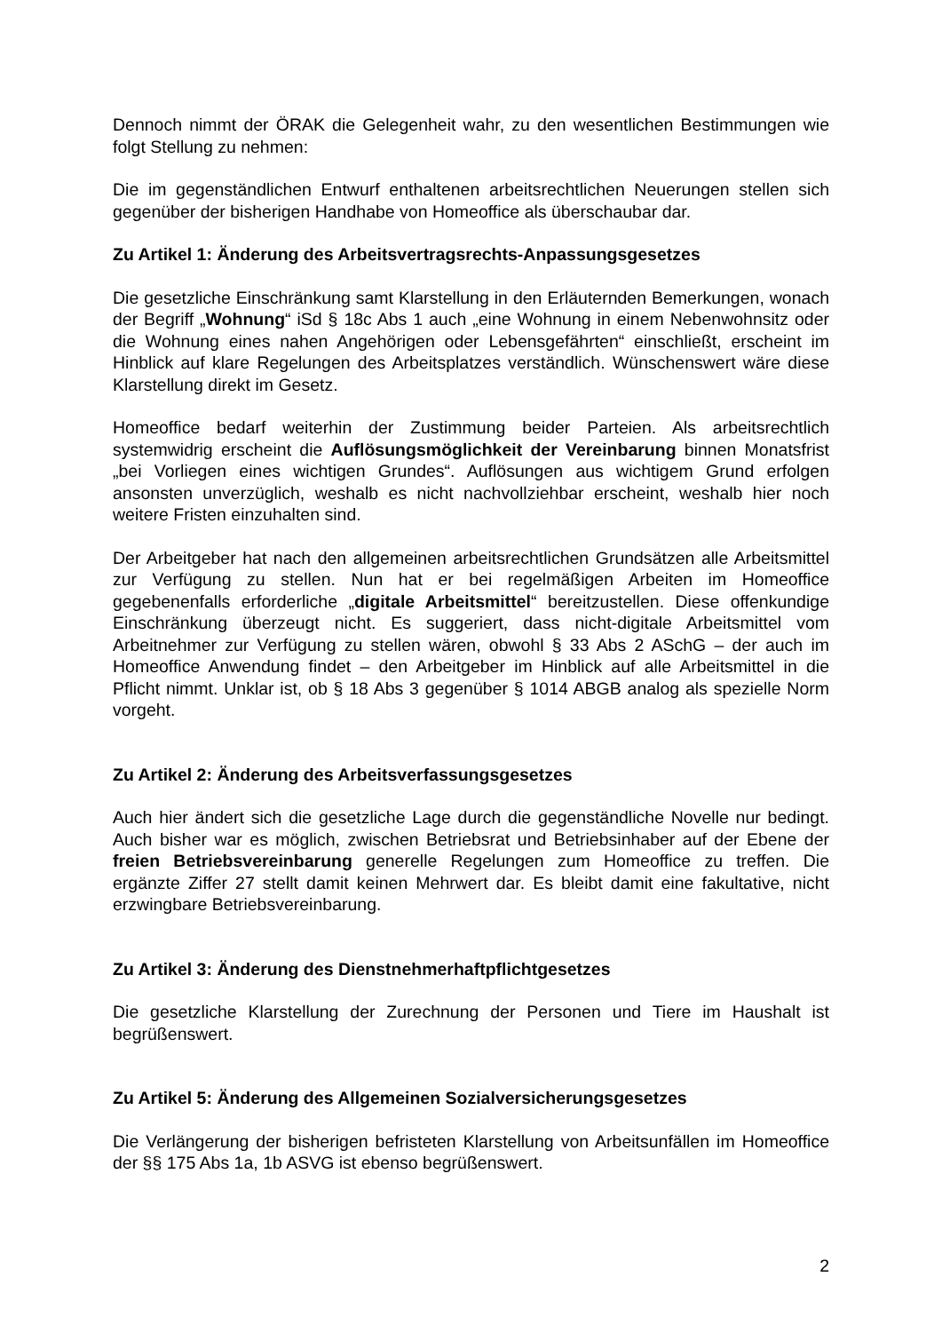Dennoch nimmt der ÖRAK die Gelegenheit wahr, zu den wesentlichen Bestimmungen wie folgt Stellung zu nehmen:
Die im gegenständlichen Entwurf enthaltenen arbeitsrechtlichen Neuerungen stellen sich gegenüber der bisherigen Handhabe von Homeoffice als überschaubar dar.
Zu Artikel 1: Änderung des Arbeitsvertragsrechts-Anpassungsgesetzes
Die gesetzliche Einschränkung samt Klarstellung in den Erläuternden Bemerkungen, wonach der Begriff „Wohnung“ iSd § 18c Abs 1 auch „eine Wohnung in einem Nebenwohnsitz oder die Wohnung eines nahen Angehörigen oder Lebensgefährten“ einschließt, erscheint im Hinblick auf klare Regelungen des Arbeitsplatzes verständlich. Wünschenswert wäre diese Klarstellung direkt im Gesetz.
Homeoffice bedarf weiterhin der Zustimmung beider Parteien. Als arbeitsrechtlich systemwidrig erscheint die Auflösungsmöglichkeit der Vereinbarung binnen Monatsfrist „bei Vorliegen eines wichtigen Grundes“. Auflösungen aus wichtigem Grund erfolgen ansonsten unverzüglich, weshalb es nicht nachvollziehbar erscheint, weshalb hier noch weitere Fristen einzuhalten sind.
Der Arbeitgeber hat nach den allgemeinen arbeitsrechtlichen Grundsätzen alle Arbeitsmittel zur Verfügung zu stellen. Nun hat er bei regelmäßigen Arbeiten im Homeoffice gegebenenfalls erforderliche „digitale Arbeitsmittel“ bereitzustellen. Diese offenkundige Einschränkung überzeugt nicht. Es suggeriert, dass nicht-digitale Arbeitsmittel vom Arbeitnehmer zur Verfügung zu stellen wären, obwohl § 33 Abs 2 ASchG – der auch im Homeoffice Anwendung findet – den Arbeitgeber im Hinblick auf alle Arbeitsmittel in die Pflicht nimmt. Unklar ist, ob § 18 Abs 3 gegenüber § 1014 ABGB analog als spezielle Norm vorgeht.
Zu Artikel 2: Änderung des Arbeitsverfassungsgesetzes
Auch hier ändert sich die gesetzliche Lage durch die gegenständliche Novelle nur bedingt. Auch bisher war es möglich, zwischen Betriebsrat und Betriebsinhaber auf der Ebene der freien Betriebsvereinbarung generelle Regelungen zum Homeoffice zu treffen. Die ergänzte Ziffer 27 stellt damit keinen Mehrwert dar. Es bleibt damit eine fakultative, nicht erzwingbare Betriebsvereinbarung.
Zu Artikel 3: Änderung des Dienstnehmerhaftpflichtgesetzes
Die gesetzliche Klarstellung der Zurechnung der Personen und Tiere im Haushalt ist begrüßenswert.
Zu Artikel 5: Änderung des Allgemeinen Sozialversicherungsgesetzes
Die Verlängerung der bisherigen befristeten Klarstellung von Arbeitsunfällen im Homeoffice der §§ 175 Abs 1a, 1b ASVG ist ebenso begrüßenswert.
2